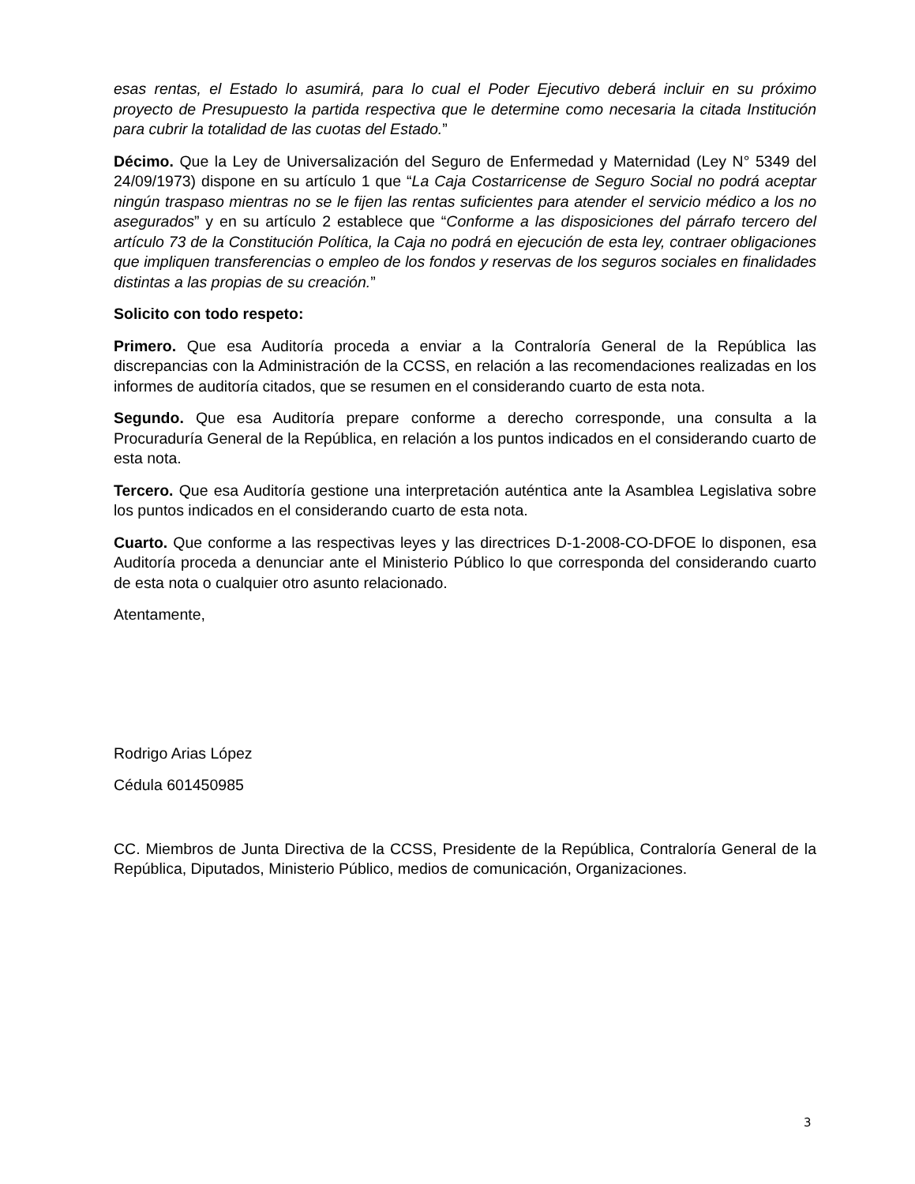esas rentas, el Estado lo asumirá, para lo cual el Poder Ejecutivo deberá incluir en su próximo proyecto de Presupuesto la partida respectiva que le determine como necesaria la citada Institución para cubrir la totalidad de las cuotas del Estado.”
Décimo. Que la Ley de Universalización del Seguro de Enfermedad y Maternidad (Ley N° 5349 del 24/09/1973) dispone en su artículo 1 que “La Caja Costarricense de Seguro Social no podrá aceptar ningún traspaso mientras no se le fijen las rentas suficientes para atender el servicio médico a los no asegurados” y en su artículo 2 establece que “Conforme a las disposiciones del párrafo tercero del artículo 73 de la Constitución Política, la Caja no podrá en ejecución de esta ley, contraer obligaciones que impliquen transferencias o empleo de los fondos y reservas de los seguros sociales en finalidades distintas a las propias de su creación.”
Solicito con todo respeto:
Primero. Que esa Auditoría proceda a enviar a la Contraloría General de la República las discrepancias con la Administración de la CCSS, en relación a las recomendaciones realizadas en los informes de auditoría citados, que se resumen en el considerando cuarto de esta nota.
Segundo. Que esa Auditoría prepare conforme a derecho corresponde, una consulta a la Procuraduría General de la República, en relación a los puntos indicados en el considerando cuarto de esta nota.
Tercero. Que esa Auditoría gestione una interpretación auténtica ante la Asamblea Legislativa sobre los puntos indicados en el considerando cuarto de esta nota.
Cuarto. Que conforme a las respectivas leyes y las directrices D-1-2008-CO-DFOE lo disponen, esa Auditoría proceda a denunciar ante el Ministerio Público lo que corresponda del considerando cuarto de esta nota o cualquier otro asunto relacionado.
Atentamente,
Rodrigo Arias López
Cédula 601450985
CC. Miembros de Junta Directiva de la CCSS, Presidente de la República, Contraloría General de la República, Diputados, Ministerio Público, medios de comunicación, Organizaciones.
3